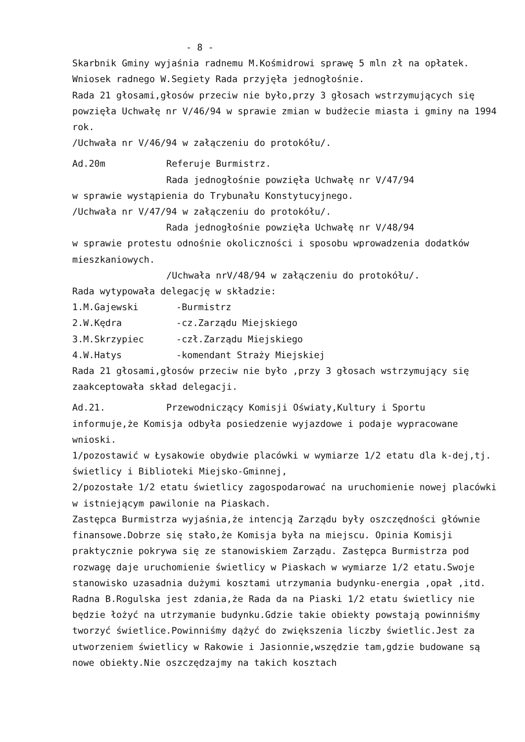- 8 -
Skarbnik Gminy wyjaśnia radnemu M.Kośmidrowi sprawę 5 mln zł na opłatek.
Wniosek radnego W.Segiety Rada przyjęła jednogłośnie.
Rada 21 głosami,głosów przeciw nie było,przy 3 głosach wstrzymujących się powzięła Uchwałę nr V/46/94 w sprawie zmian w budżecie miasta i gminy na 1994 rok.
/Uchwała nr V/46/94 w załączeniu do protokółu/.
Ad.20m Referuje Burmistrz.
Rada jednogłośnie powzięła Uchwałę nr V/47/94
w sprawie wystąpienia do Trybunału Konstytucyjnego.
/Uchwała nr V/47/94 w załączeniu do protokółu/.
Rada jednogłośnie powzięła Uchwałę nr V/48/94
w sprawie protestu odnośnie okoliczności i sposobu wprowadzenia dodatków mieszkaniowych.
/Uchwała nrV/48/94 w załączeniu do protokółu/.
Rada wytypowała delegację w składzie:
1.M.Gajewski -Burmistrz
2.W.Kędra -cz.Zarządu Miejskiego
3.M.Skrzypiec -czł.Zarządu Miejskiego
4.W.Hatys -komendant Straży Miejskiej
Rada 21 głosami,głosów przeciw nie było ,przy 3 głosach wstrzymujący się zaakceptowała skład delegacji.
Ad.21. Przewodniczący Komisji Oświaty,Kultury i Sportu
informuje,że Komisja odbyła posiedzenie wyjazdowe i podaje wypracowane wnioski.
1/pozostawić w Łysakowie obydwie placówki w wymiarze 1/2 etatu dla k-dej,tj. świetlicy i Biblioteki Miejsko-Gminnej,
2/pozostałe 1/2 etatu świetlicy zagospodarować na uruchomienie nowej placówki w istniejącym pawilonie na Piaskach.
Zastępca Burmistrza wyjaśnia,że intencją Zarządu były oszczędności głównie finansowe.Dobrze się stało,że Komisja była na miejscu. Opinia Komisji praktycznie pokrywa się ze stanowiskiem Zarządu. Zastępca Burmistrza pod rozwagę daje uruchomienie świetlicy w Piaskach w wymiarze 1/2 etatu.Swoje stanowisko uzasadnia dużymi kosztami utrzymania budynku-energia ,opał ,itd.
Radna B.Rogulska jest zdania,że Rada da na Piaski 1/2 etatu świetlicy nie będzie łożyć na utrzymanie budynku.Gdzie takie obiekty powstają powinniśmy tworzyć świetlice.Powinniśmy dążyć do zwiększenia liczby świetlic.Jest za utworzeniem świetlicy w Rakowie i Jasionnie,wszędzie tam,gdzie budowane są nowe obiekty.Nie oszczędzajmy na takich kosztach